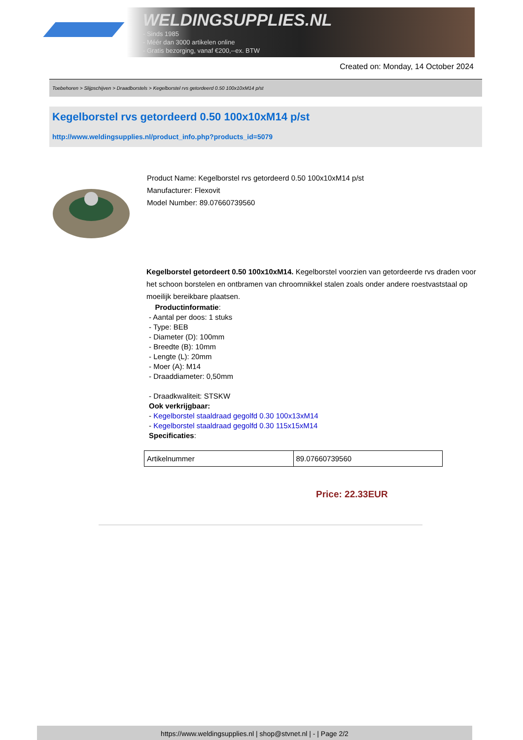WELDINGSUPPLIES.NL
- Sinds 1985
- Méér dan 3000 artikelen online
- Gratis bezorging, vanaf €200,--ex. BTW
Created on: Monday, 14 October 2024
Toebehoren > Slijpschijven > Draadborstels > Kegelborstel rvs getordeerd 0.50 100x10xM14 p/st
Kegelborstel rvs getordeerd 0.50 100x10xM14 p/st
http://www.weldingsupplies.nl/product_info.php?products_id=5079
Product Name: Kegelborstel rvs getordeerd 0.50 100x10xM14 p/st
Manufacturer: Flexovit
Model Number: 89.07660739560
Kegelborstel getordeert 0.50 100x10xM14. Kegelborstel voorzien van getordeerde rvs draden voor het schoon borstelen en ontbramen van chroomnikkel stalen zoals onder andere roestvaststaal op moeilijk bereikbare plaatsen.
Productinformatie:
- Aantal per doos: 1 stuks
- Type: BEB
- Diameter (D): 100mm
- Breedte (B): 10mm
- Lengte (L): 20mm
- Moer (A): M14
- Draaddiameter: 0,50mm
- Draadkwaliteit: STSKW
Ook verkrijgbaar:
- Kegelborstel staaldraad gegolfd 0.30 100x13xM14
- Kegelborstel staaldraad gegolfd 0.30 115x15xM14
Specificaties:
| Artikelnummer | 89.07660739560 |
Price: 22.33EUR
https://www.weldingsupplies.nl | shop@stvnet.nl | - | Page 2/2